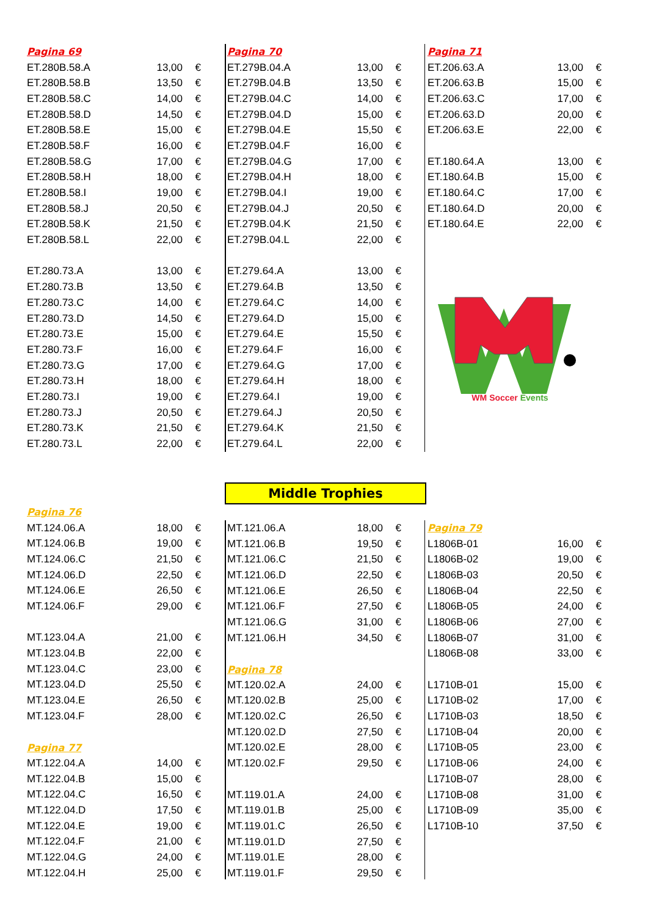| Pagina 69 | | |
| ET.280B.58.A | 13,00 | € |
| ET.280B.58.B | 13,50 | € |
| ET.280B.58.C | 14,00 | € |
| ET.280B.58.D | 14,50 | € |
| ET.280B.58.E | 15,00 | € |
| ET.280B.58.F | 16,00 | € |
| ET.280B.58.G | 17,00 | € |
| ET.280B.58.H | 18,00 | € |
| ET.280B.58.I | 19,00 | € |
| ET.280B.58.J | 20,50 | € |
| ET.280B.58.K | 21,50 | € |
| ET.280B.58.L | 22,00 | € |
| ET.280.73.A | 13,00 | € |
| ET.280.73.B | 13,50 | € |
| ET.280.73.C | 14,00 | € |
| ET.280.73.D | 14,50 | € |
| ET.280.73.E | 15,00 | € |
| ET.280.73.F | 16,00 | € |
| ET.280.73.G | 17,00 | € |
| ET.280.73.H | 18,00 | € |
| ET.280.73.I | 19,00 | € |
| ET.280.73.J | 20,50 | € |
| ET.280.73.K | 21,50 | € |
| ET.280.73.L | 22,00 | € |
| Pagina 70 | | |
| ET.279B.04.A | 13,00 | € |
| ET.279B.04.B | 13,50 | € |
| ET.279B.04.C | 14,00 | € |
| ET.279B.04.D | 15,00 | € |
| ET.279B.04.E | 15,50 | € |
| ET.279B.04.F | 16,00 | € |
| ET.279B.04.G | 17,00 | € |
| ET.279B.04.H | 18,00 | € |
| ET.279B.04.I | 19,00 | € |
| ET.279B.04.J | 20,50 | € |
| ET.279B.04.K | 21,50 | € |
| ET.279B.04.L | 22,00 | € |
| ET.279.64.A | 13,00 | € |
| ET.279.64.B | 13,50 | € |
| ET.279.64.C | 14,00 | € |
| ET.279.64.D | 15,00 | € |
| ET.279.64.E | 15,50 | € |
| ET.279.64.F | 16,00 | € |
| ET.279.64.G | 17,00 | € |
| ET.279.64.H | 18,00 | € |
| ET.279.64.I | 19,00 | € |
| ET.279.64.J | 20,50 | € |
| ET.279.64.K | 21,50 | € |
| ET.279.64.L | 22,00 | € |
| Pagina 71 | | |
| ET.206.63.A | 13,00 | € |
| ET.206.63.B | 15,00 | € |
| ET.206.63.C | 17,00 | € |
| ET.206.63.D | 20,00 | € |
| ET.206.63.E | 22,00 | € |
| ET.180.64.A | 13,00 | € |
| ET.180.64.B | 15,00 | € |
| ET.180.64.C | 17,00 | € |
| ET.180.64.D | 20,00 | € |
| ET.180.64.E | 22,00 | € |
WM Soccer Events
Middle Trophies
| Pagina 76 | | |
| MT.124.06.A | 18,00 | € |
| MT.124.06.B | 19,00 | € |
| MT.124.06.C | 21,50 | € |
| MT.124.06.D | 22,50 | € |
| MT.124.06.E | 26,50 | € |
| MT.124.06.F | 29,00 | € |
| MT.123.04.A | 21,00 | € |
| MT.123.04.B | 22,00 | € |
| MT.123.04.C | 23,00 | € |
| MT.123.04.D | 25,50 | € |
| MT.123.04.E | 26,50 | € |
| MT.123.04.F | 28,00 | € |
| Pagina 77 | | |
| MT.122.04.A | 14,00 | € |
| MT.122.04.B | 15,00 | € |
| MT.122.04.C | 16,50 | € |
| MT.122.04.D | 17,50 | € |
| MT.122.04.E | 19,00 | € |
| MT.122.04.F | 21,00 | € |
| MT.122.04.G | 24,00 | € |
| MT.122.04.H | 25,00 | € |
| MT.121.06.A | 18,00 | € |
| MT.121.06.B | 19,50 | € |
| MT.121.06.C | 21,50 | € |
| MT.121.06.D | 22,50 | € |
| MT.121.06.E | 26,50 | € |
| MT.121.06.F | 27,50 | € |
| MT.121.06.G | 31,00 | € |
| MT.121.06.H | 34,50 | € |
| Pagina 78 | | |
| MT.120.02.A | 24,00 | € |
| MT.120.02.B | 25,00 | € |
| MT.120.02.C | 26,50 | € |
| MT.120.02.D | 27,50 | € |
| MT.120.02.E | 28,00 | € |
| MT.120.02.F | 29,50 | € |
| MT.119.01.A | 24,00 | € |
| MT.119.01.B | 25,00 | € |
| MT.119.01.C | 26,50 | € |
| MT.119.01.D | 27,50 | € |
| MT.119.01.E | 28,00 | € |
| MT.119.01.F | 29,50 | € |
| Pagina 79 | | |
| L1806B-01 | 16,00 | € |
| L1806B-02 | 19,00 | € |
| L1806B-03 | 20,50 | € |
| L1806B-04 | 22,50 | € |
| L1806B-05 | 24,00 | € |
| L1806B-06 | 27,00 | € |
| L1806B-07 | 31,00 | € |
| L1806B-08 | 33,00 | € |
| L1710B-01 | 15,00 | € |
| L1710B-02 | 17,00 | € |
| L1710B-03 | 18,50 | € |
| L1710B-04 | 20,00 | € |
| L1710B-05 | 23,00 | € |
| L1710B-06 | 24,00 | € |
| L1710B-07 | 28,00 | € |
| L1710B-08 | 31,00 | € |
| L1710B-09 | 35,00 | € |
| L1710B-10 | 37,50 | € |